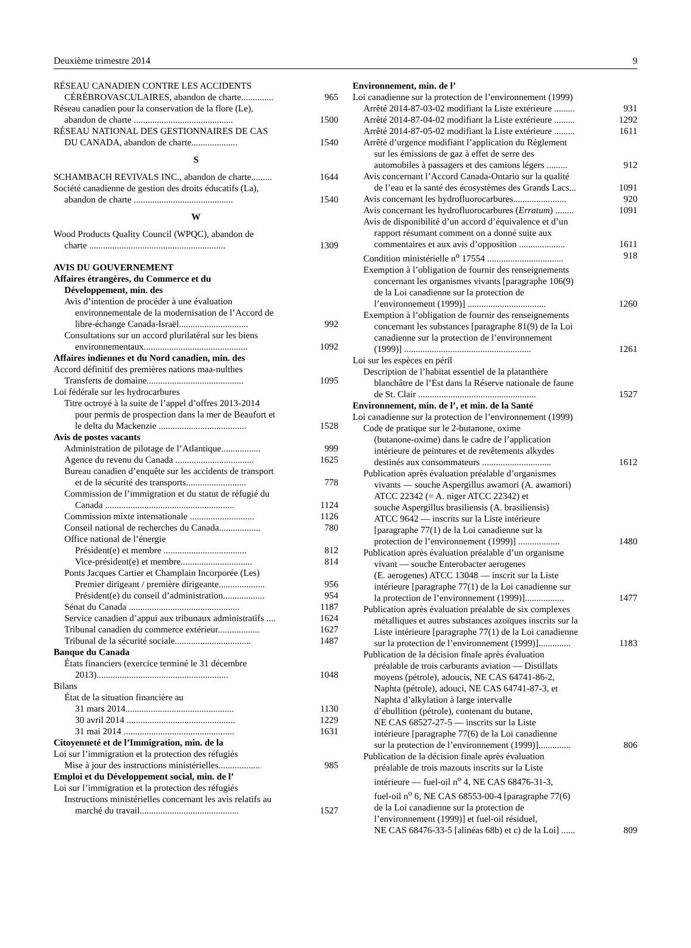Deuxième trimestre 2014 9
RÉSEAU CANADIEN CONTRE LES ACCIDENTS
CÉRÉBROVASCULAIRES, abandon de charte.............. 965
Réseau canadien pour la conservation de la flore (Le),
abandon de charte ........................................... 1500
RÉSEAU NATIONAL DES GESTIONNAIRES DE CAS
DU CANADA, abandon de charte.................... 1540
S
SCHAMBACH REVIVALS INC., abandon de charte......... 1644
Société canadienne de gestion des droits éducatifs (La),
abandon de charte ........................................... 1540
W
Wood Products Quality Council (WPQC), abandon de
charte ........................................................... 1309
AVIS DU GOUVERNEMENT
Affaires étrangères, du Commerce et du
Développement, min. des
Avis d’intention de procéder à une évaluation
environnementale de la modernisation de l’Accord de
libre-échange Canada-Israël.............................. 992
Consultations sur un accord plurilatéral sur les biens
environnementaux............................................. 1092
Affaires indiennes et du Nord canadien, min. des
Accord définitif des premières nations maa-nulthes
Transferts de domaine.......................................... 1095
Loi fédérale sur les hydrocarbures
Titre octroyé à la suite de l’appel d’offres 2013-2014
pour permis de prospection dans la mer de Beaufort et
le delta du Mackenzie ...................................... 1528
Avis de postes vacants
Administration de pilotage de l’Atlantique................. 999
Agence du revenu du Canada .................................. 1625
Bureau canadien d’enquête sur les accidents de transport
et de la sécurité des transports.......................... 778
Commission de l’immigration et du statut de réfugié du
Canada ........................................................ 1124
Commission mixte internationale ............................ 1126
Conseil national de recherches du Canada.................. 780
Office national de l’énergie
Président(e) et membre .................................... 812
Vice-président(e) et membre............................... 814
Ponts Jacques Cartier et Champlain Incorporée (Les)
Premier dirigeant / première dirigeante.................... 956
Président(e) du conseil d’administration.................. 954
Sénat du Canada ................................................ 1187
Service canadien d’appui aux tribunaux administratifs .... 1624
Tribunal canadien du commerce extérieur.................. 1627
Tribunal de la sécurité sociale................................. 1487
Banque du Canada
États financiers (exercice terminé le 31 décembre
2013)......................................................... 1048
Bilans
État de la situation financière au
31 mars 2014............................................... 1130
30 avril 2014 ............................................... 1229
31 mai 2014 ................................................ 1631
Citoyenneté et de l’Immigration, min. de la
Loi sur l’immigration et la protection des réfugiés
Mise à jour des instructions ministérielles.................. 985
Emploi et du Développement social, min. de l’
Loi sur l’immigration et la protection des réfugiés
Instructions ministérielles concernant les avis relatifs au
marché du travail........................................... 1527
Environnement, min. de l’
Loi canadienne sur la protection de l’environnement (1999)
Arrêté 2014-87-03-02 modifiant la Liste extérieure ......... 931
Arrêté 2014-87-04-02 modifiant la Liste extérieure ......... 1292
Arrêté 2014-87-05-02 modifiant la Liste extérieure ......... 1611
Arrêté d’urgence modifiant l’application du Règlement
sur les émissions de gaz à effet de serre des
automobiles à passagers et des camions légers ......... 912
Avis concernant l’Accord Canada-Ontario sur la qualité
de l’eau et la santé des écosystèmes des Grands Lacs... 1091
Avis concernant les hydrofluorocarbures....................... 920
Avis concernant les hydrofluorocarbures (Erratum) ........ 1091
Avis de disponibilité d’un accord d’équivalence et d’un
rapport résumant comment on a donné suite aux
commentaires et aux avis d’opposition .................... 1611
Condition ministérielle n<sup>o</sup> 17554 ................................. 918
Exemption à l’obligation de fournir des renseignements
concernant les organismes vivants [paragraphe 106(9)
de la Loi canadienne sur la protection de
l’environnement (1999)] .................................. 1260
Exemption à l’obligation de fournir des renseignements
concernant les substances [paragraphe 81(9) de la Loi
canadienne sur la protection de l’environnement
(1999)] ....................................................... 1261
Loi sur les espèces en péril
Description de l’habitat essentiel de la platanthère
blanchâtre de l’Est dans la Réserve nationale de faune
de St. Clair ................................................... 1527
Environnement, min. de l’, et min. de la Santé
Loi canadienne sur la protection de l’environnement (1999)
Code de pratique sur le 2-butanone, oxime
(butanone-oxime) dans le cadre de l’application
intérieure de peintures et de revêtements alkydes
destinés aux consommateurs .............................. 1612
Publication après évaluation préalable d’organismes
vivants — souche Aspergillus awamori (A. awamori)
ATCC 22342 (= A. niger ATCC 22342) et
souche Aspergillus brasiliensis (A. brasiliensis)
ATCC 9642 — inscrits sur la Liste intérieure
[paragraphe 77(1) de la Loi canadienne sur la
protection de l’environnement (1999)] .................. 1480
Publication après évaluation préalable d’un organisme
vivant — souche Enterobacter aerogenes
(E. aerogenes) ATCC 13048 — inscrit sur la Liste
intérieure [paragraphe 77(1) de la Loi canadienne sur
la protection de l’environnement (1999)]................. 1477
Publication après évaluation préalable de six complexes
métalliques et autres substances azoïques inscrits sur la
Liste intérieure [paragraphe 77(1) de la Loi canadienne
sur la protection de l’environnement (1999)].............. 1183
Publication de la décision finale après évaluation
préalable de trois carburants aviation — Distillats
moyens (pétrole), adoucis, NE CAS 64741-86-2,
Naphta (pétrole), adouci, NE CAS 64741-87-3, et
Naphta d’alkylation à large intervalle
d’ébullition (pétrole), contenant du butane,
NE CAS 68527-27-5 — inscrits sur la Liste
intérieure [paragraphe 77(6) de la Loi canadienne
sur la protection de l’environnement (1999)].............. 806
Publication de la décision finale après évaluation
préalable de trois mazouts inscrits sur la Liste
intérieure — fuel-oil n<sup>o</sup> 4, NE CAS 68476-31-3,
fuel-oil n<sup>o</sup> 6, NE CAS 68553-00-4 [paragraphe 77(6)
de la Loi canadienne sur la protection de
l’environnement (1999)] et fuel-oil résiduel,
NE CAS 68476-33-5 [alinéas 68b) et c) de la Loi] ...... 809